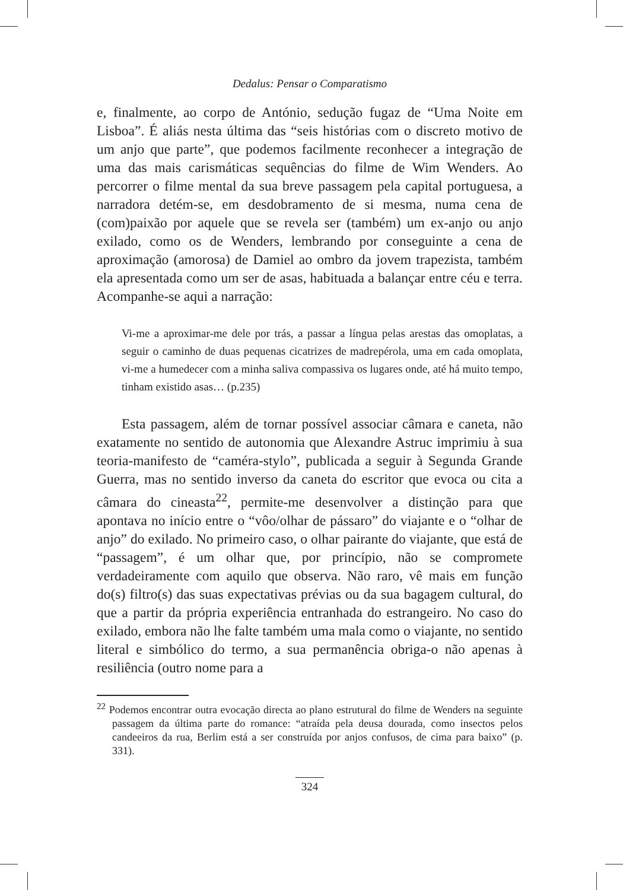Dedalus: Pensar o Comparatismo
e, finalmente, ao corpo de António, sedução fugaz de “Uma Noite em Lisboa”. É aliás nesta última das “seis histórias com o discreto motivo de um anjo que parte”, que podemos facilmente reconhecer a integração de uma das mais carismáticas sequências do filme de Wim Wenders. Ao percorrer o filme mental da sua breve passagem pela capital portuguesa, a narradora detém-se, em desdobramento de si mesma, numa cena de (com)paixão por aquele que se revela ser (também) um ex-anjo ou anjo exilado, como os de Wenders, lembrando por conseguinte a cena de aproximação (amorosa) de Damiel ao ombro da jovem trapezista, também ela apresentada como um ser de asas, habituada a balançar entre céu e terra. Acompanhe-se aqui a narração:
Vi-me a aproximar-me dele por trás, a passar a língua pelas arestas das omoplatas, a seguir o caminho de duas pequenas cicatrizes de madrepérola, uma em cada omoplata, vi-me a humedecer com a minha saliva compassiva os lugares onde, até há muito tempo, tinham existido asas… (p.235)
Esta passagem, além de tornar possível associar câmara e caneta, não exatamente no sentido de autonomia que Alexandre Astruc imprimiu à sua teoria-manifesto de “caméra-stylo”, publicada a seguir à Segunda Grande Guerra, mas no sentido inverso da caneta do escritor que evoca ou cita a câmara do cineasta<sup>22</sup>, permite-me desenvolver a distinção para que apontava no início entre o “vôo/olhar de pássaro” do viajante e o “olhar de anjo” do exilado. No primeiro caso, o olhar pairante do viajante, que está de “passagem”, é um olhar que, por princípio, não se compromete verdadeiramente com aquilo que observa. Não raro, vê mais em função do(s) filtro(s) das suas expectativas prévias ou da sua bagagem cultural, do que a partir da própria experiência entranhada do estrangeiro. No caso do exilado, embora não lhe falte também uma mala como o viajante, no sentido literal e simbólico do termo, a sua permanência obriga-o não apenas à resiliência (outro nome para a
<sup>22</sup> Podemos encontrar outra evocação directa ao plano estrutural do filme de Wenders na seguinte passagem da última parte do romance: “atraída pela deusa dourada, como insectos pelos candeeiros da rua, Berlim está a ser construída por anjos confusos, de cima para baixo” (p. 331).
324